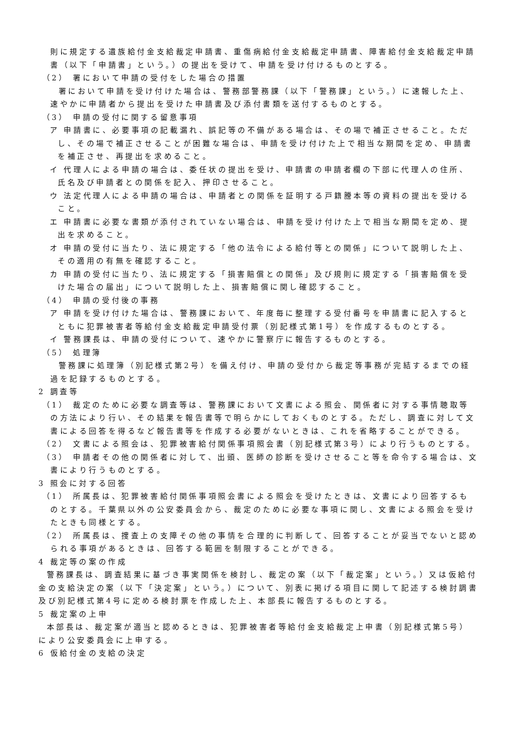則に規定する遺族給付金支給裁定申請書、重傷病給付金支給裁定申請書、障害給付金支給裁定申請書（以下「申請書」という。）の提出を受けて、申請を受け付けるものとする。
（2） 署において申請の受付をした場合の措置
署において申請を受け付けた場合は、警務部警務課（以下「警務課」という。）に速報した上、速やかに申請者から提出を受けた申請書及び添付書類を送付するものとする。
（3） 申請の受付に関する留意事項
ア 申請書に、必要事項の記載漏れ、誤記等の不備がある場合は、その場で補正させること。ただし、その場で補正させることが困難な場合は、申請を受け付けた上で相当な期間を定め、申請書を補正させ、再提出を求めること。
イ 代理人による申請の場合は、委任状の提出を受け、申請書の申請者欄の下部に代理人の住所、氏名及び申請者との関係を記入、押印させること。
ウ 法定代理人による申請の場合は、申請者との関係を証明する戸籍謄本等の資料の提出を受けること。
エ 申請書に必要な書類が添付されていない場合は、申請を受け付けた上で相当な期間を定め、提出を求めること。
オ 申請の受付に当たり、法に規定する「他の法令による給付等との関係」について説明した上、その適用の有無を確認すること。
カ 申請の受付に当たり、法に規定する「損害賠償との関係」及び規則に規定する「損害賠償を受けた場合の届出」について説明した上、損害賠償に関し確認すること。
（4） 申請の受付後の事務
ア 申請を受け付けた場合は、警務課において、年度毎に整理する受付番号を申請書に記入するとともに犯罪被害者等給付金支給裁定申請受付票（別記様式第1号）を作成するものとする。
イ 警務課長は、申請の受付について、速やかに警察庁に報告するものとする。
（5） 処理簿
警務課に処理簿（別記様式第2号）を備え付け、申請の受付から裁定等事務が完結するまでの経過を記録するものとする。
2 調査等
（1） 裁定のために必要な調査等は、警務課において文書による照会、関係者に対する事情聴取等の方法により行い、その結果を報告書等で明らかにしておくものとする。ただし、調査に対して文書による回答を得るなど報告書等を作成する必要がないときは、これを省略することができる。
（2） 文書による照会は、犯罪被害給付関係事項照会書（別記様式第3号）により行うものとする。
（3） 申請者その他の関係者に対して、出頭、医師の診断を受けさせること等を命令する場合は、文書により行うものとする。
3 照会に対する回答
（1） 所属長は、犯罪被害給付関係事項照会書による照会を受けたときは、文書により回答するものとする。千葉県以外の公安委員会から、裁定のために必要な事項に関し、文書による照会を受けたときも同様とする。
（2） 所属長は、捜査上の支障その他の事情を合理的に判断して、回答することが妥当でないと認められる事項があるときは、回答する範囲を制限することができる。
4 裁定等の案の作成
警務課長は、調査結果に基づき事実関係を検討し、裁定の案（以下「裁定案」という。）又は仮給付金の支給決定の案（以下「決定案」という。）について、別表に掲げる項目に関して記述する検討調書及び別記様式第4号に定める検討票を作成した上、本部長に報告するものとする。
5 裁定案の上申
本部長は、裁定案が適当と認めるときは、犯罪被害者等給付金支給裁定上申書（別記様式第5号）により公安委員会に上申する。
6 仮給付金の支給の決定